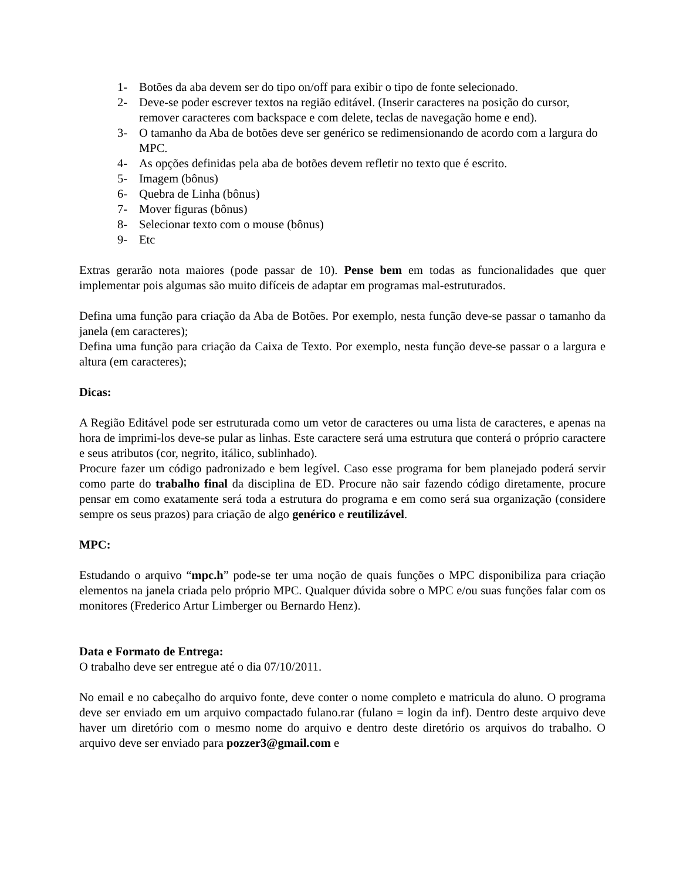1- Botões da aba devem ser do tipo on/off para exibir o tipo de fonte selecionado.
2- Deve-se poder escrever textos na região editável. (Inserir caracteres na posição do cursor, remover caracteres com backspace e com delete, teclas de navegação home e end).
3- O tamanho da Aba de botões deve ser genérico se redimensionando de acordo com a largura do MPC.
4- As opções definidas pela aba de botões devem refletir no texto que é escrito.
5- Imagem (bônus)
6- Quebra de Linha (bônus)
7- Mover figuras (bônus)
8- Selecionar texto com o mouse (bônus)
9- Etc
Extras gerarão nota maiores (pode passar de 10). Pense bem em todas as funcionalidades que quer implementar pois algumas são muito difíceis de adaptar em programas mal-estruturados.
Defina uma função para criação da Aba de Botões. Por exemplo, nesta função deve-se passar o tamanho da janela (em caracteres);
Defina uma função para criação da Caixa de Texto. Por exemplo, nesta função deve-se passar o a largura e altura (em caracteres);
Dicas:
A Região Editável pode ser estruturada como um vetor de caracteres ou uma lista de caracteres, e apenas na hora de imprimi-los deve-se pular as linhas. Este caractere será uma estrutura que conterá o próprio caractere e seus atributos (cor, negrito, itálico, sublinhado).
Procure fazer um código padronizado e bem legível. Caso esse programa for bem planejado poderá servir como parte do trabalho final da disciplina de ED. Procure não sair fazendo código diretamente, procure pensar em como exatamente será toda a estrutura do programa e em como será sua organização (considere sempre os seus prazos) para criação de algo genérico e reutilizável.
MPC:
Estudando o arquivo “mpc.h” pode-se ter uma noção de quais funções o MPC disponibiliza para criação elementos na janela criada pelo próprio MPC. Qualquer dúvida sobre o MPC e/ou suas funções falar com os monitores (Frederico Artur Limberger ou Bernardo Henz).
Data e Formato de Entrega:
O trabalho deve ser entregue até o dia 07/10/2011.
No email e no cabeçalho do arquivo fonte, deve conter o nome completo e matricula do aluno. O programa deve ser enviado em um arquivo compactado fulano.rar (fulano = login da inf). Dentro deste arquivo deve haver um diretório com o mesmo nome do arquivo e dentro deste diretório os arquivos do trabalho. O arquivo deve ser enviado para pozzer3@gmail.com e